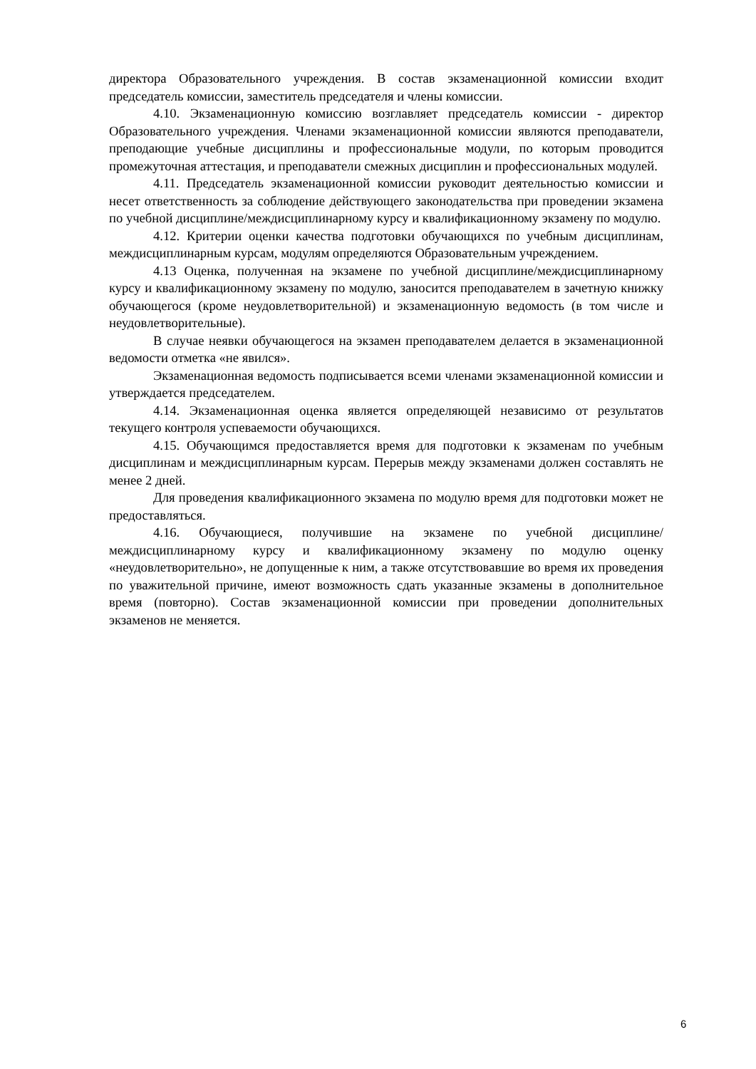директора Образовательного учреждения. В состав экзаменационной комиссии входит председатель комиссии, заместитель председателя и члены комиссии.
4.10. Экзаменационную комиссию возглавляет председатель комиссии - директор Образовательного учреждения. Членами экзаменационной комиссии являются преподаватели, преподающие учебные дисциплины и профессиональные модули, по которым проводится промежуточная аттестация, и преподаватели смежных дисциплин и профессиональных модулей.
4.11. Председатель экзаменационной комиссии руководит деятельностью комиссии и несет ответственность за соблюдение действующего законодательства при проведении экзамена по учебной дисциплине/междисциплинарному курсу и квалификационному экзамену по модулю.
4.12. Критерии оценки качества подготовки обучающихся по учебным дисциплинам, междисциплинарным курсам, модулям определяются Образовательным учреждением.
4.13 Оценка, полученная на экзамене по учебной дисциплине/междисциплинарному курсу и квалификационному экзамену по модулю, заносится преподавателем в зачетную книжку обучающегося (кроме неудовлетворительной) и экзаменационную ведомость (в том числе и неудовлетворительные).
В случае неявки обучающегося на экзамен преподавателем делается в экзаменационной ведомости отметка «не явился».
Экзаменационная ведомость подписывается всеми членами экзаменационной комиссии и утверждается председателем.
4.14. Экзаменационная оценка является определяющей независимо от результатов текущего контроля успеваемости обучающихся.
4.15. Обучающимся предоставляется время для подготовки к экзаменам по учебным дисциплинам и междисциплинарным курсам. Перерыв между экзаменами должен составлять не менее 2 дней.
Для проведения квалификационного экзамена по модулю время для подготовки может не предоставляться.
4.16. Обучающиеся, получившие на экзамене по учебной дисциплине/междисциплинарному курсу и квалификационному экзамену по модулю оценку «неудовлетворительно», не допущенные к ним, а также отсутствовавшие во время их проведения по уважительной причине, имеют возможность сдать указанные экзамены в дополнительное время (повторно). Состав экзаменационной комиссии при проведении дополнительных экзаменов не меняется.
6